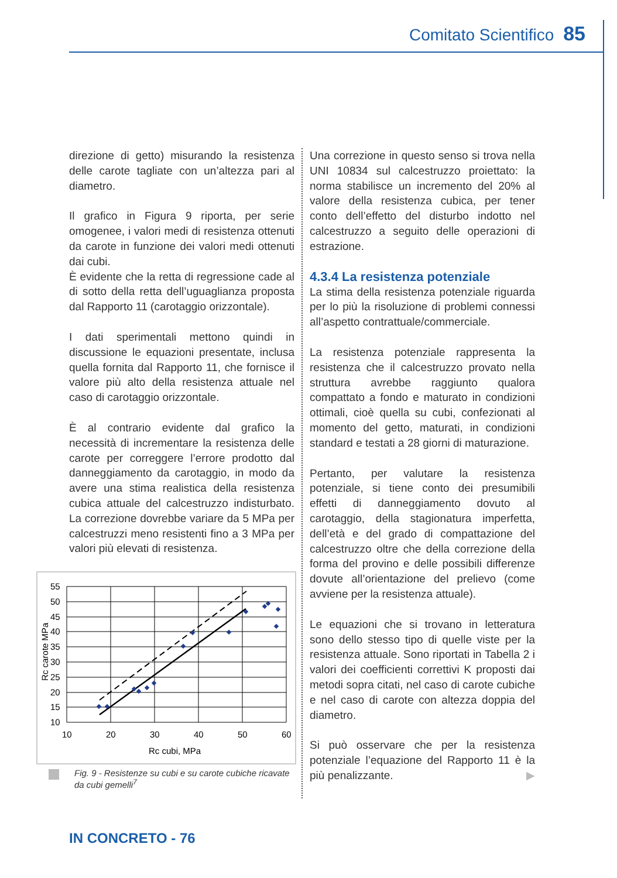Comitato Scientifico 85
direzione di getto) misurando la resistenza delle carote tagliate con un’altezza pari al diametro.
Il grafico in Figura 9 riporta, per serie omogenee, i valori medi di resistenza ottenuti da carote in funzione dei valori medi ottenuti dai cubi.
È evidente che la retta di regressione cade al di sotto della retta dell’uguaglianza proposta dal Rapporto 11 (carotaggio orizzontale).
I dati sperimentali mettono quindi in discussione le equazioni presentate, inclusa quella fornita dal Rapporto 11, che fornisce il valore più alto della resistenza attuale nel caso di carotaggio orizzontale.
È al contrario evidente dal grafico la necessità di incrementare la resistenza delle carote per correggere l’errore prodotto dal danneggiamento da carotaggio, in modo da avere una stima realistica della resistenza cubica attuale del calcestruzzo indisturbato. La correzione dovrebbe variare da 5 MPa per calcestruzzi meno resistenti fino a 3 MPa per valori più elevati di resistenza.
55
50
45
40
35
30
25
20
15
10
10
20
30
40
50
60
Rc cubi, MPa
Rc carote MPa
Fig. 9 - Resistenze su cubi e su carote cubiche ricavate da cubi gemelli<sup>7</sup>
Una correzione in questo senso si trova nella UNI 10834 sul calcestruzzo proiettato: la norma stabilisce un incremento del 20% al valore della resistenza cubica, per tener conto dell’effetto del disturbo indotto nel calcestruzzo a seguito delle operazioni di estrazione.
4.3.4 La resistenza potenziale
La stima della resistenza potenziale riguarda per lo più la risoluzione di problemi connessi all’aspetto contrattuale/commerciale.
La resistenza potenziale rappresenta la resistenza che il calcestruzzo provato nella struttura avrebbe raggiunto qualora compattato a fondo e maturato in condizioni ottimali, cioè quella su cubi, confezionati al momento del getto, maturati, in condizioni standard e testati a 28 giorni di maturazione.
Pertanto, per valutare la resistenza potenziale, si tiene conto dei presumibili effetti di danneggiamento dovuto al carotaggio, della stagionatura imperfetta, dell’età e del grado di compattazione del calcestruzzo oltre che della correzione della forma del provino e delle possibili differenze dovute all’orientazione del prelievo (come avviene per la resistenza attuale).
Le equazioni che si trovano in letteratura sono dello stesso tipo di quelle viste per la resistenza attuale. Sono riportati in Tabella 2 i valori dei coefficienti correttivi K proposti dai metodi sopra citati, nel caso di carote cubiche e nel caso di carote con altezza doppia del diametro.
Si può osservare che per la resistenza potenziale l’equazione del Rapporto 11 è la più penalizzante. ▶
IN CONCRETO - 76